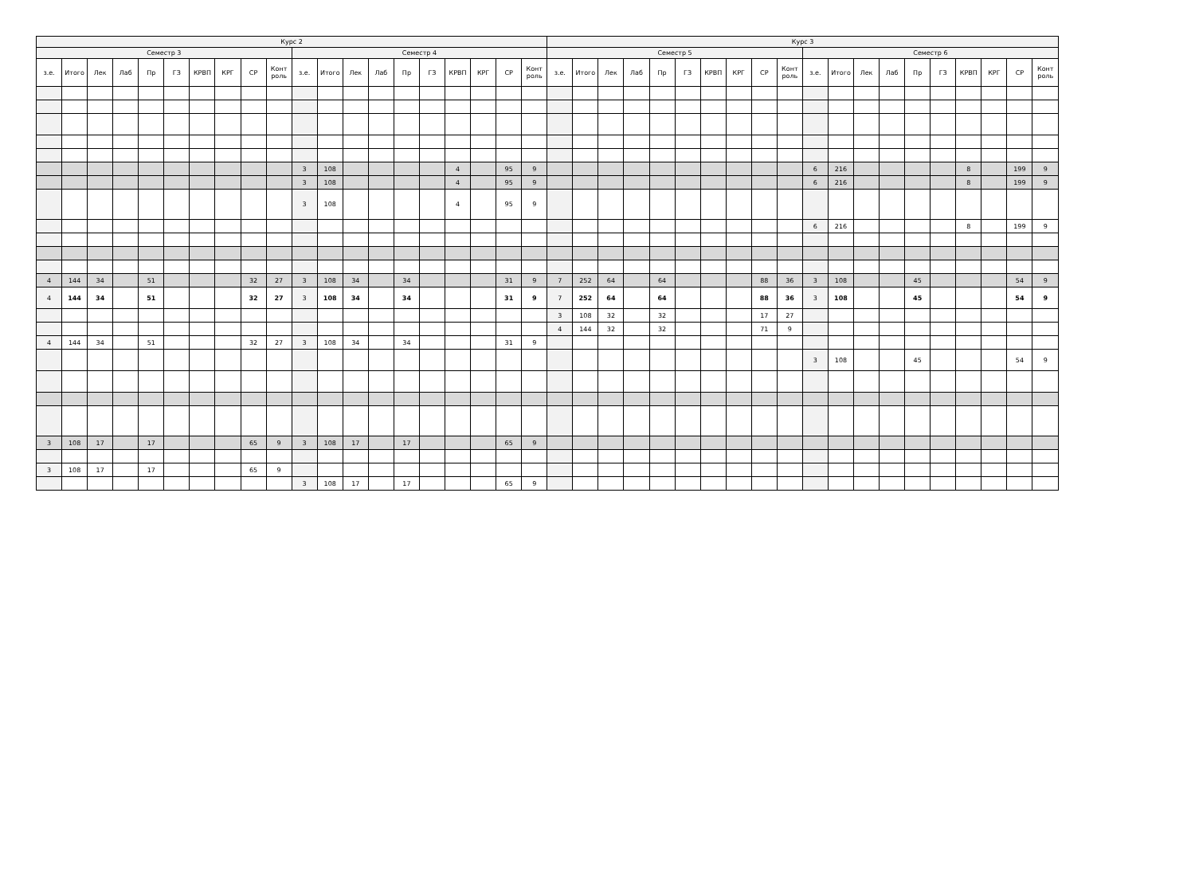| Курс 2 | | | | | | | | | | | | | | | | | | | | Курс 3 | | | | | | | | | | | | | | | | | | | |
| --- | --- | --- | --- | --- | --- | --- | --- | --- | --- | --- | --- | --- | --- | --- | --- | --- | --- | --- | --- | --- | --- | --- | --- | --- | --- | --- | --- | --- | --- | --- | --- | --- | --- | --- | --- | --- | --- | --- | --- |
| Семестр 3 | | | | | | | | | | Семестр 4 | | | | | | | | | | Семестр 5 | | | | | | | | | | Семестр 6 | | | | | | | | | |
| з.е. | Итого | Лек | Лаб | Пр | ГЗ | КРВП | КРГ | СР | Конт роль | з.е. | Итого | Лек | Лаб | Пр | ГЗ | КРВП | КРГ | СР | Конт роль | з.е. | Итого | Лек | Лаб | Пр | ГЗ | КРВП | КРГ | СР | Конт роль | з.е. | Итого | Лек | Лаб | Пр | ГЗ | КРВП | КРГ | СР | Конт роль |
| | | | | | | | | | | 3 | 108 | | | | | 4 | | 95 | 9 | | | | | | | | | | | 6 | 216 | | | | | 8 | | 199 | 9 |
| | | | | | | | | | | 3 | 108 | | | | | 4 | | 95 | 9 | | | | | | | | | | | 6 | 216 | | | | | 8 | | 199 | 9 |
| | | | | | | | | | | 3 | 108 | | | | | 4 | | 95 | 9 | | | | | | | | | | | | | | | | | | | | |
| | | | | | | | | | | | | | | | | | | | | | | | | | | | | | | 6 | 216 | | | | | 8 | | 199 | 9 |
| 4 | 144 | 34 | | 51 | | | | 32 | 27 | 3 | 108 | 34 | | 34 | | | | 31 | 9 | 7 | 252 | 64 | | 64 | | | | 88 | 36 | 3 | 108 | | | 45 | | | | 54 | 9 |
| 4 | 144 | 34 | | 51 | | | | 32 | 27 | 3 | 108 | 34 | | 34 | | | | 31 | 9 | 7 | 252 | 64 | | 64 | | | | 88 | 36 | 3 | 108 | | | 45 | | | | 54 | 9 |
| | | | | | | | | | | | | | | | | | | | | 3 | 108 | 32 | | 32 | | | | 17 | 27 | | | | | | | | | | |
| | | | | | | | | | | | | | | | | | | | | 4 | 144 | 32 | | 32 | | | | 71 | 9 | | | | | | | | | | |
| 4 | 144 | 34 | | 51 | | | | 32 | 27 | 3 | 108 | 34 | | 34 | | | | 31 | 9 | | | | | | | | | | | | | | | | | | | | |
| | | | | | | | | | | | | | | | | | | | | | | | | | | | | | | 3 | 108 | | | 45 | | | | 54 | 9 |
| 3 | 108 | 17 | | 17 | | | | 65 | 9 | 3 | 108 | 17 | | 17 | | | | 65 | 9 | | | | | | | | | | | | | | | | | | | | |
| 3 | 108 | 17 | | 17 | | | | 65 | 9 | | | | | | | | | | | | | | | | | | | | | | | | | | | | | | |
| | | | | | | | | | | 3 | 108 | 17 | | 17 | | | | 65 | 9 | | | | | | | | | | | | | | | | | | | | |